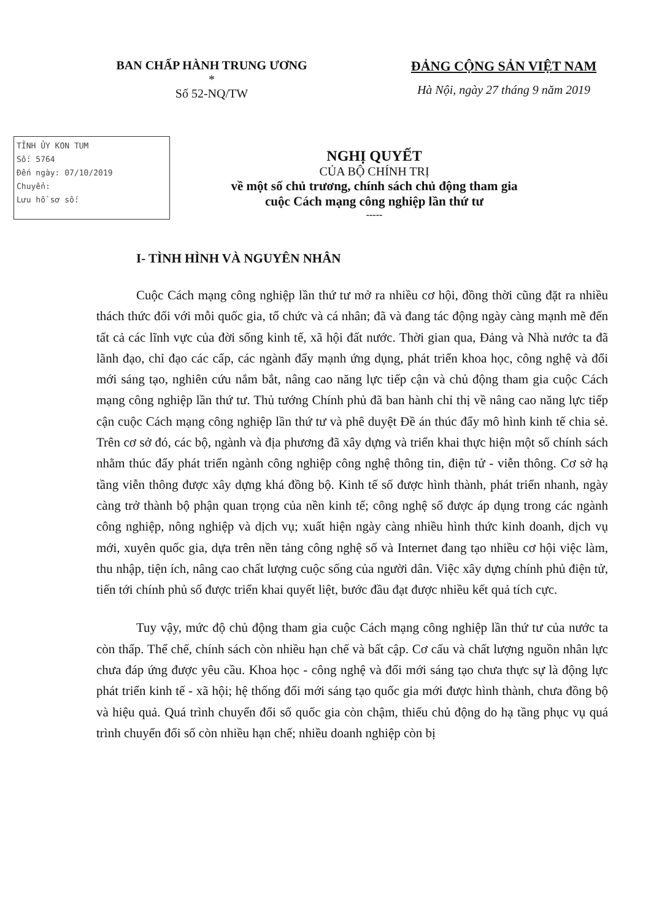BAN CHẤP HÀNH TRUNG ƯƠNG
*
Số 52-NQ/TW
ĐẢNG CỘNG SẢN VIỆT NAM
Hà Nội, ngày 27 tháng 9 năm 2019
TỈNH ỦY KON TUM
Số: 5764
Đến ngày: 07/10/2019
Chuyển:
Lưu hồ sơ số:
NGHỊ QUYẾT
CỦA BỘ CHÍNH TRỊ
về một số chủ trương, chính sách chủ động tham gia
cuộc Cách mạng công nghiệp lần thứ tư
-----
I- TÌNH HÌNH VÀ NGUYÊN NHÂN
Cuộc Cách mạng công nghiệp lần thứ tư mở ra nhiều cơ hội, đồng thời cũng đặt ra nhiều thách thức đối với mỗi quốc gia, tổ chức và cá nhân; đã và đang tác động ngày càng mạnh mẽ đến tất cả các lĩnh vực của đời sống kinh tế, xã hội đất nước. Thời gian qua, Đảng và Nhà nước ta đã lãnh đạo, chỉ đạo các cấp, các ngành đẩy mạnh ứng dụng, phát triển khoa học, công nghệ và đổi mới sáng tạo, nghiên cứu nắm bắt, nâng cao năng lực tiếp cận và chủ động tham gia cuộc Cách mạng công nghiệp lần thứ tư. Thủ tướng Chính phủ đã ban hành chỉ thị về nâng cao năng lực tiếp cận cuộc Cách mạng công nghiệp lần thứ tư và phê duyệt Đề án thúc đẩy mô hình kinh tế chia sẻ. Trên cơ sở đó, các bộ, ngành và địa phương đã xây dựng và triển khai thực hiện một số chính sách nhằm thúc đẩy phát triển ngành công nghiệp công nghệ thông tin, điện tử - viễn thông. Cơ sở hạ tầng viễn thông được xây dựng khá đồng bộ. Kinh tế số được hình thành, phát triển nhanh, ngày càng trở thành bộ phận quan trọng của nền kinh tế; công nghệ số được áp dụng trong các ngành công nghiệp, nông nghiệp và dịch vụ; xuất hiện ngày càng nhiều hình thức kinh doanh, dịch vụ mới, xuyên quốc gia, dựa trên nền tảng công nghệ số và Internet đang tạo nhiều cơ hội việc làm, thu nhập, tiện ích, nâng cao chất lượng cuộc sống của người dân. Việc xây dựng chính phủ điện tử, tiến tới chính phủ số được triển khai quyết liệt, bước đầu đạt được nhiều kết quả tích cực.
Tuy vậy, mức độ chủ động tham gia cuộc Cách mạng công nghiệp lần thứ tư của nước ta còn thấp. Thể chế, chính sách còn nhiều hạn chế và bất cập. Cơ cấu và chất lượng nguồn nhân lực chưa đáp ứng được yêu cầu. Khoa học - công nghệ và đổi mới sáng tạo chưa thực sự là động lực phát triển kinh tế - xã hội; hệ thống đổi mới sáng tạo quốc gia mới được hình thành, chưa đồng bộ và hiệu quả. Quá trình chuyển đổi số quốc gia còn chậm, thiếu chủ động do hạ tầng phục vụ quá trình chuyển đổi số còn nhiều hạn chế; nhiều doanh nghiệp còn bị